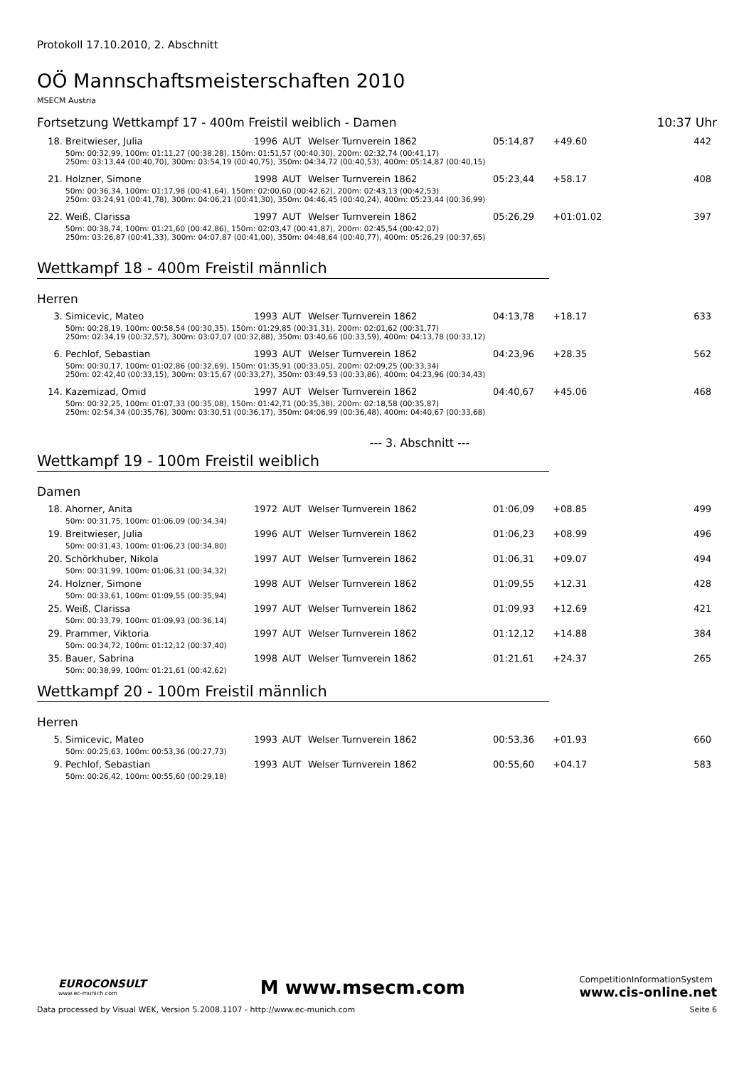Protokoll 17.10.2010, 2. Abschnitt
OÖ Mannschaftsmeisterschaften 2010
MSECM Austria
Fortsetzung Wettkampf 17 - 400m Freistil weiblich - Damen 10:37 Uhr
| 18. | Breitwieser, Julia | 1996 | AUT | Welser Turnverein 1862 | 05:14,87 | +49.60 | 442 |
| 50m: 00:32,99, 100m: 01:11,27 (00:38,28), 150m: 01:51,57 (00:40,30), 200m: 02:32,74 (00:41,17) 250m: 03:13,44 (00:40,70), 300m: 03:54,19 (00:40,75), 350m: 04:34,72 (00:40,53), 400m: 05:14,87 (00:40,15) | | | | | | | |
| 21. | Holzner, Simone | 1998 | AUT | Welser Turnverein 1862 | 05:23,44 | +58.17 | 408 |
| 50m: 00:36,34, 100m: 01:17,98 (00:41,64), 150m: 02:00,60 (00:42,62), 200m: 02:43,13 (00:42,53) 250m: 03:24,91 (00:41,78), 300m: 04:06,21 (00:41,30), 350m: 04:46,45 (00:40,24), 400m: 05:23,44 (00:36,99) | | | | | | | |
| 22. | Weiß, Clarissa | 1997 | AUT | Welser Turnverein 1862 | 05:26,29 | +01:01.02 | 397 |
| 50m: 00:38,74, 100m: 01:21,60 (00:42,86), 150m: 02:03,47 (00:41,87), 200m: 02:45,54 (00:42,07) 250m: 03:26,87 (00:41,33), 300m: 04:07,87 (00:41,00), 350m: 04:48,64 (00:40,77), 400m: 05:26,29 (00:37,65) | | | | | | | |
Wettkampf 18 - 400m Freistil männlich
Herren
| 3. | Simicevic, Mateo | 1993 | AUT | Welser Turnverein 1862 | 04:13,78 | +18.17 | 633 |
| 50m: 00:28,19, 100m: 00:58,54 (00:30,35), 150m: 01:29,85 (00:31,31), 200m: 02:01,62 (00:31,77) 250m: 02:34,19 (00:32,57), 300m: 03:07,07 (00:32,88), 350m: 03:40,66 (00:33,59), 400m: 04:13,78 (00:33,12) | | | | | | | |
| 6. | Pechlof, Sebastian | 1993 | AUT | Welser Turnverein 1862 | 04:23,96 | +28.35 | 562 |
| 50m: 00:30,17, 100m: 01:02,86 (00:32,69), 150m: 01:35,91 (00:33,05), 200m: 02:09,25 (00:33,34) 250m: 02:42,40 (00:33,15), 300m: 03:15,67 (00:33,27), 350m: 03:49,53 (00:33,86), 400m: 04:23,96 (00:34,43) | | | | | | | |
| 14. | Kazemizad, Omid | 1997 | AUT | Welser Turnverein 1862 | 04:40,67 | +45.06 | 468 |
| 50m: 00:32,25, 100m: 01:07,33 (00:35,08), 150m: 01:42,71 (00:35,38), 200m: 02:18,58 (00:35,87) 250m: 02:54,34 (00:35,76), 300m: 03:30,51 (00:36,17), 350m: 04:06,99 (00:36,48), 400m: 04:40,67 (00:33,68) | | | | | | | |
--- 3. Abschnitt ---
Wettkampf 19 - 100m Freistil weiblich
Damen
| 18. | Ahorner, Anita | 1972 | AUT | Welser Turnverein 1862 | 01:06,09 | +08.85 | 499 |
| 50m: 00:31,75, 100m: 01:06,09 (00:34,34) | | | | | | | |
| 19. | Breitwieser, Julia | 1996 | AUT | Welser Turnverein 1862 | 01:06,23 | +08.99 | 496 |
| 50m: 00:31,43, 100m: 01:06,23 (00:34,80) | | | | | | | |
| 20. | Schörkhuber, Nikola | 1997 | AUT | Welser Turnverein 1862 | 01:06,31 | +09.07 | 494 |
| 50m: 00:31,99, 100m: 01:06,31 (00:34,32) | | | | | | | |
| 24. | Holzner, Simone | 1998 | AUT | Welser Turnverein 1862 | 01:09,55 | +12.31 | 428 |
| 50m: 00:33,61, 100m: 01:09,55 (00:35,94) | | | | | | | |
| 25. | Weiß, Clarissa | 1997 | AUT | Welser Turnverein 1862 | 01:09,93 | +12.69 | 421 |
| 50m: 00:33,79, 100m: 01:09,93 (00:36,14) | | | | | | | |
| 29. | Prammer, Viktoria | 1997 | AUT | Welser Turnverein 1862 | 01:12,12 | +14.88 | 384 |
| 50m: 00:34,72, 100m: 01:12,12 (00:37,40) | | | | | | | |
| 35. | Bauer, Sabrina | 1998 | AUT | Welser Turnverein 1862 | 01:21,61 | +24.37 | 265 |
| 50m: 00:38,99, 100m: 01:21,61 (00:42,62) | | | | | | | |
Wettkampf 20 - 100m Freistil männlich
Herren
| 5. | Simicevic, Mateo | 1993 | AUT | Welser Turnverein 1862 | 00:53,36 | +01.93 | 660 |
| 50m: 00:25,63, 100m: 00:53,36 (00:27,73) | | | | | | | |
| 9. | Pechlof, Sebastian | 1993 | AUT | Welser Turnverein 1862 | 00:55,60 | +04.17 | 583 |
| 50m: 00:26,42, 100m: 00:55,60 (00:29,18) | | | | | | | |
EUROCONSULT
www.ec-munich.com
M www.msecm.com
CompetitionInformationSystem
www.cis-online.net
Data processed by Visual WEK, Version 5.2008.1107 - http://www.ec-munich.com Seite 6